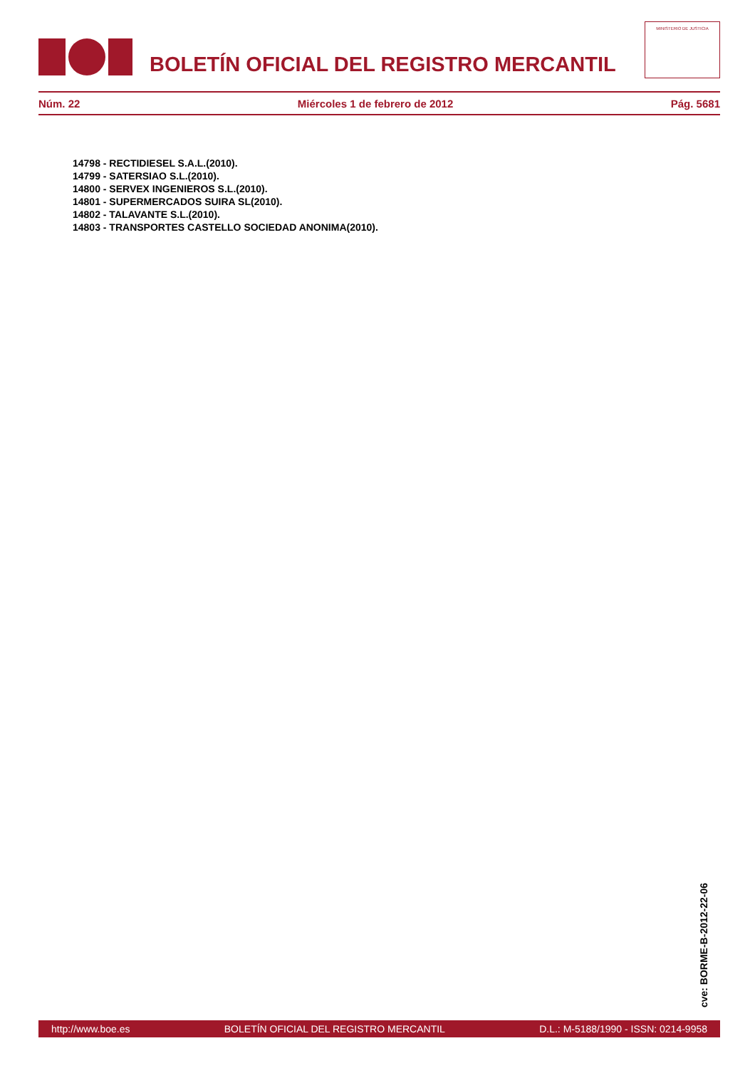BOLETÍN OFICIAL DEL REGISTRO MERCANTIL
MINISTERIO DE JUSTICIA
Núm. 22 Miércoles 1 de febrero de 2012 Pág. 5681
14798 - RECTIDIESEL S.A.L.(2010).
14799 - SATERSIAO S.L.(2010).
14800 - SERVEX INGENIEROS S.L.(2010).
14801 - SUPERMERCADOS SUIRA SL(2010).
14802 - TALAVANTE S.L.(2010).
14803 - TRANSPORTES CASTELLO SOCIEDAD ANONIMA(2010).
cve: BORME-B-2012-22-06
http://www.boe.es BOLETÍN OFICIAL DEL REGISTRO MERCANTIL D.L.: M-5188/1990 - ISSN: 0214-9958